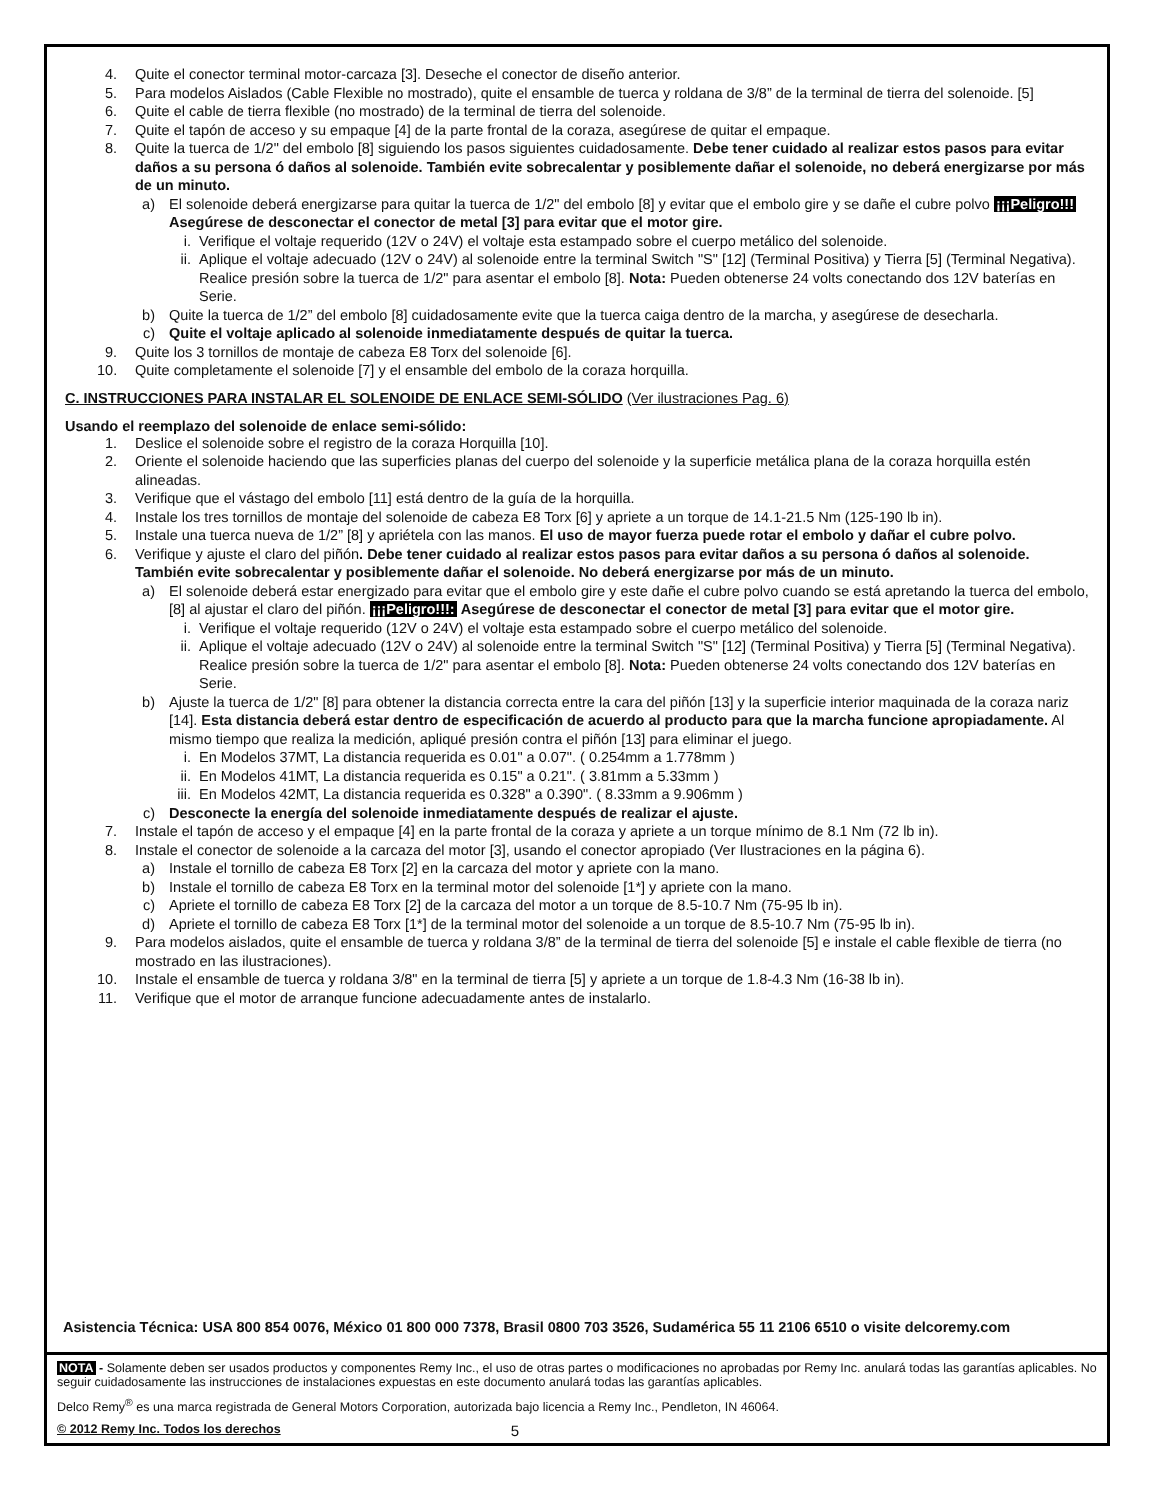4. Quite el conector terminal motor-carcaza [3]. Deseche el conector de diseño anterior.
5. Para modelos Aislados (Cable Flexible no mostrado), quite el ensamble de tuerca y roldana de 3/8” de la terminal de tierra del solenoide. [5]
6. Quite el cable de tierra flexible (no mostrado) de la terminal de tierra del solenoide.
7. Quite el tapón de acceso y su empaque [4] de la parte frontal de la coraza, asegúrese de quitar el empaque.
8. Quite la tuerca de 1/2" del embolo [8] siguiendo los pasos siguientes cuidadosamente. Debe tener cuidado al realizar estos pasos para evitar daños a su persona ó daños al solenoide. También evite sobrecalentar y posiblemente dañar el solenoide, no deberá energizarse por más de un minuto.
a) El solenoide deberá energizarse para quitar la tuerca de 1/2" del embolo [8] y evitar que el embolo gire y se dañe el cubre polvo ¡¡¡Peligro!!! Asegúrese de desconectar el conector de metal [3] para evitar que el motor gire.
i. Verifique el voltaje requerido (12V o 24V) el voltaje esta estampado sobre el cuerpo metálico del solenoide.
ii. Aplique el voltaje adecuado (12V o 24V) al solenoide entre la terminal Switch "S" [12] (Terminal Positiva) y Tierra [5] (Terminal Negativa). Realice presión sobre la tuerca de 1/2" para asentar el embolo [8]. Nota: Pueden obtenerse 24 volts conectando dos 12V baterías en Serie.
b) Quite la tuerca de 1/2” del embolo [8] cuidadosamente evite que la tuerca caiga dentro de la marcha, y asegúrese de desecharla.
c) Quite el voltaje aplicado al solenoide inmediatamente después de quitar la tuerca.
9. Quite los 3 tornillos de montaje de cabeza E8 Torx del solenoide [6].
10. Quite completamente el solenoide [7] y el ensamble del embolo de la coraza horquilla.
C. INSTRUCCIONES PARA INSTALAR EL SOLENOIDE DE ENLACE SEMI-SÓLIDO (Ver ilustraciones Pag. 6)
Usando el reemplazo del solenoide de enlace semi-sólido:
1. Deslice el solenoide sobre el registro de la coraza Horquilla [10].
2. Oriente el solenoide haciendo que las superficies planas del cuerpo del solenoide y la superficie metálica plana de la coraza horquilla estén alineadas.
3. Verifique que el vástago del embolo [11] está dentro de la guía de la horquilla.
4. Instale los tres tornillos de montaje del solenoide de cabeza E8 Torx [6] y apriete a un torque de 14.1-21.5 Nm (125-190 lb in).
5. Instale una tuerca nueva de 1/2” [8] y apriétela con las manos. El uso de mayor fuerza puede rotar el embolo y dañar el cubre polvo.
6. Verifique y ajuste el claro del piñón. Debe tener cuidado al realizar estos pasos para evitar daños a su persona ó daños al solenoide. También evite sobrecalentar y posiblemente dañar el solenoide. No deberá energizarse por más de un minuto.
a) El solenoide deberá estar energizado para evitar que el embolo gire y este dañe el cubre polvo cuando se está apretando la tuerca del embolo, [8] al ajustar el claro del piñón. ¡¡¡Peligro!!!: Asegúrese de desconectar el conector de metal [3] para evitar que el motor gire.
i. Verifique el voltaje requerido (12V o 24V) el voltaje esta estampado sobre el cuerpo metálico del solenoide.
ii. Aplique el voltaje adecuado (12V o 24V) al solenoide entre la terminal Switch "S" [12] (Terminal Positiva) y Tierra [5] (Terminal Negativa). Realice presión sobre la tuerca de 1/2" para asentar el embolo [8]. Nota: Pueden obtenerse 24 volts conectando dos 12V baterías en Serie.
b) Ajuste la tuerca de 1/2" [8] para obtener la distancia correcta entre la cara del piñón [13] y la superficie interior maquinada de la coraza nariz [14]. Esta distancia deberá estar dentro de especificación de acuerdo al producto para que la marcha funcione apropiadamente. Al mismo tiempo que realiza la medición, apliqué presión contra el piñón [13] para eliminar el juego.
i. En Modelos 37MT, La distancia requerida es 0.01" a 0.07". ( 0.254mm a 1.778mm )
ii. En Modelos 41MT, La distancia requerida es 0.15" a 0.21". ( 3.81mm a 5.33mm )
iii. En Modelos 42MT, La distancia requerida es 0.328" a 0.390". ( 8.33mm a 9.906mm )
c) Desconecte la energía del solenoide inmediatamente después de realizar el ajuste.
7. Instale el tapón de acceso y el empaque [4] en la parte frontal de la coraza y apriete a un torque mínimo de 8.1 Nm (72 lb in).
8. Instale el conector de solenoide a la carcaza del motor [3], usando el conector apropiado (Ver Ilustraciones en la página 6).
a) Instale el tornillo de cabeza E8 Torx [2] en la carcaza del motor y apriete con la mano.
b) Instale el tornillo de cabeza E8 Torx en la terminal motor del solenoide [1*] y apriete con la mano.
c) Apriete el tornillo de cabeza E8 Torx [2] de la carcaza del motor a un torque de 8.5-10.7 Nm (75-95 lb in).
d) Apriete el tornillo de cabeza E8 Torx [1*] de la terminal motor del solenoide a un torque de 8.5-10.7 Nm (75-95 lb in).
9. Para modelos aislados, quite el ensamble de tuerca y roldana 3/8” de la terminal de tierra del solenoide [5] e instale el cable flexible de tierra (no mostrado en las ilustraciones).
10. Instale el ensamble de tuerca y roldana 3/8" en la terminal de tierra [5] y apriete a un torque de 1.8-4.3 Nm (16-38 lb in).
11. Verifique que el motor de arranque funcione adecuadamente antes de instalarlo.
Asistencia Técnica: USA 800 854 0076, México 01 800 000 7378, Brasil 0800 703 3526, Sudamérica 55 11 2106 6510 o visite delcoremy.com
NOTA - Solamente deben ser usados productos y componentes Remy Inc., el uso de otras partes o modificaciones no aprobadas por Remy Inc. anulará todas las garantías aplicables. No seguir cuidadosamente las instrucciones de instalaciones expuestas en este documento anulará todas las garantías aplicables.
Delco Remy<sup>®</sup> es una marca registrada de General Motors Corporation, autorizada bajo licencia a Remy Inc., Pendleton, IN 46064.
© 2012 Remy Inc. Todos los derechos 5